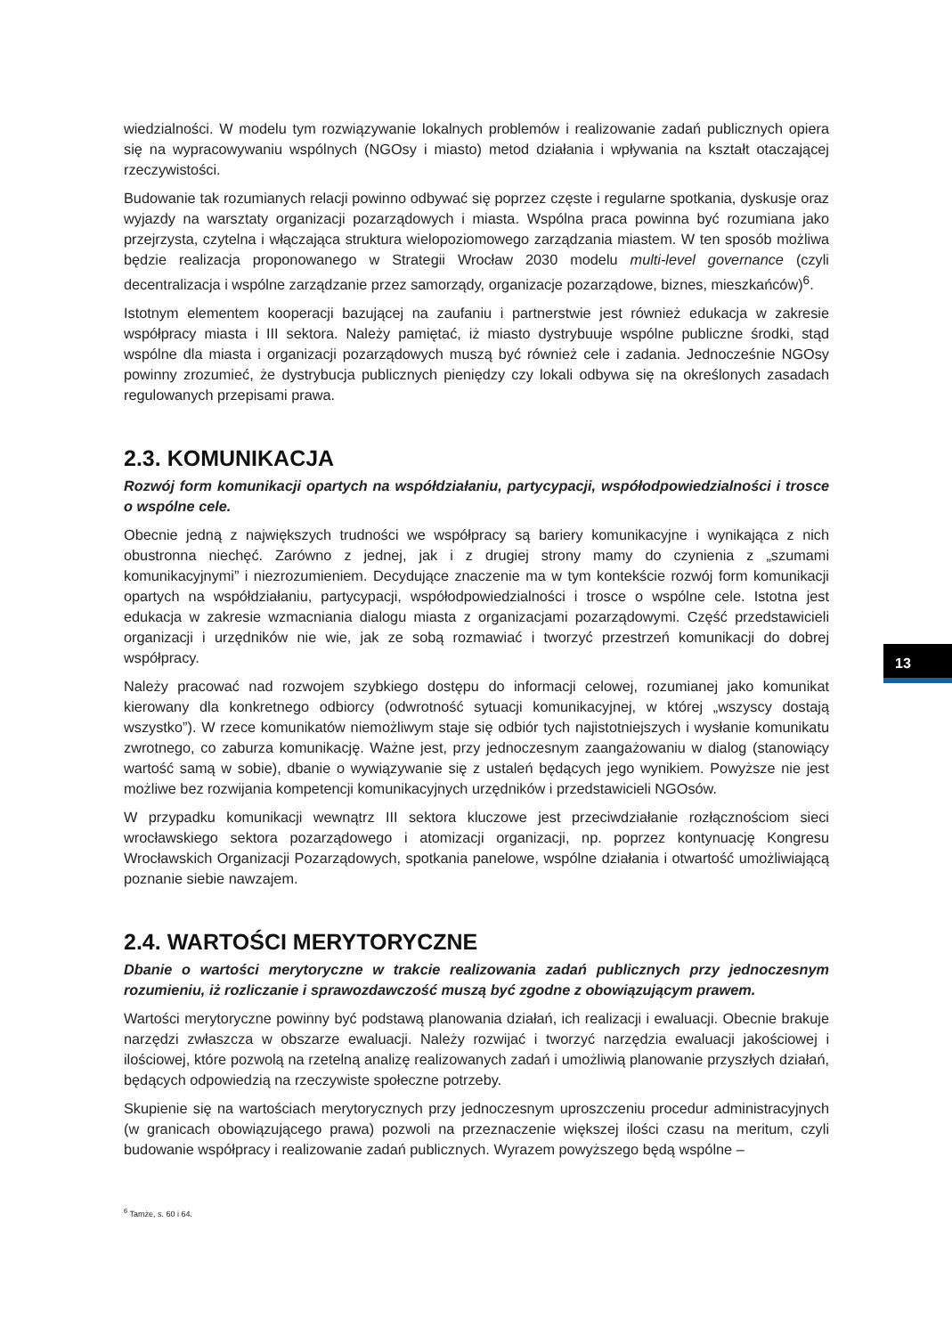wiedzialności. W modelu tym rozwiązywanie lokalnych problemów i realizowanie zadań publicznych opiera się na wypracowywaniu wspólnych (NGOsy i miasto) metod działania i wpływania na kształt otaczającej rzeczywistości.
Budowanie tak rozumianych relacji powinno odbywać się poprzez częste i regularne spotkania, dyskusje oraz wyjazdy na warsztaty organizacji pozarządowych i miasta. Wspólna praca powinna być rozumiana jako przejrzysta, czytelna i włączająca struktura wielopoziomowego zarządzania miastem. W ten sposób możliwa będzie realizacja proponowanego w Strategii Wrocław 2030 modelu multi-level governance (czyli decentralizacja i wspólne zarządzanie przez samorządy, organizacje pozarządowe, biznes, mieszkańców)<sup>6</sup>.
Istotnym elementem kooperacji bazującej na zaufaniu i partnerstwie jest również edukacja w zakresie współpracy miasta i III sektora. Należy pamiętać, iż miasto dystrybuuje wspólne publiczne środki, stąd wspólne dla miasta i organizacji pozarządowych muszą być również cele i zadania. Jednocześnie NGOsy powinny zrozumieć, że dystrybucja publicznych pieniędzy czy lokali odbywa się na określonych zasadach regulowanych przepisami prawa.
2.3. KOMUNIKACJA
Rozwój form komunikacji opartych na współdziałaniu, partycypacji, współodpowiedzialności i trosce o wspólne cele.
Obecnie jedną z największych trudności we współpracy są bariery komunikacyjne i wynikająca z nich obustronna niechęć. Zarówno z jednej, jak i z drugiej strony mamy do czynienia z „szumami komunikacyjnymi” i niezrozumieniem. Decydujące znaczenie ma w tym kontekście rozwój form komunikacji opartych na współdziałaniu, partycypacji, współodpowiedzialności i trosce o wspólne cele. Istotna jest edukacja w zakresie wzmacniania dialogu miasta z organizacjami pozarządowymi. Część przedstawicieli organizacji i urzędników nie wie, jak ze sobą rozmawiać i tworzyć przestrzeń komunikacji do dobrej współpracy.
Należy pracować nad rozwojem szybkiego dostępu do informacji celowej, rozumianej jako komunikat kierowany dla konkretnego odbiorcy (odwrotność sytuacji komunikacyjnej, w której „wszyscy dostają wszystko”). W rzece komunikatów niemożliwym staje się odbiór tych najistotniejszych i wysłanie komunikatu zwrotnego, co zaburza komunikację. Ważne jest, przy jednoczesnym zaangażowaniu w dialog (stanowiący wartość samą w sobie), dbanie o wywiązywanie się z ustaleń będących jego wynikiem. Powyższe nie jest możliwe bez rozwijania kompetencji komunikacyjnych urzędników i przedstawicieli NGOsów.
W przypadku komunikacji wewnątrz III sektora kluczowe jest przeciwdziałanie rozłącznościom sieci wrocławskiego sektora pozarządowego i atomizacji organizacji, np. poprzez kontynuację Kongresu Wrocławskich Organizacji Pozarządowych, spotkania panelowe, wspólne działania i otwartość umożliwiającą poznanie siebie nawzajem.
2.4. WARTOŚCI MERYTORYCZNE
Dbanie o wartości merytoryczne w trakcie realizowania zadań publicznych przy jednoczesnym rozumieniu, iż rozliczanie i sprawozdawczość muszą być zgodne z obowiązującym prawem.
Wartości merytoryczne powinny być podstawą planowania działań, ich realizacji i ewaluacji. Obecnie brakuje narzędzi zwłaszcza w obszarze ewaluacji. Należy rozwijać i tworzyć narzędzia ewaluacji jakościowej i ilościowej, które pozwolą na rzetelną analizę realizowanych zadań i umożliwią planowanie przyszłych działań, będących odpowiedzią na rzeczywiste społeczne potrzeby.
Skupienie się na wartościach merytorycznych przy jednoczesnym uproszczeniu procedur administracyjnych (w granicach obowiązującego prawa) pozwoli na przeznaczenie większej ilości czasu na meritum, czyli budowanie współpracy i realizowanie zadań publicznych. Wyrazem powyższego będą wspólne –
<sup>6</sup> Tamże, s. 60 i 64.
13